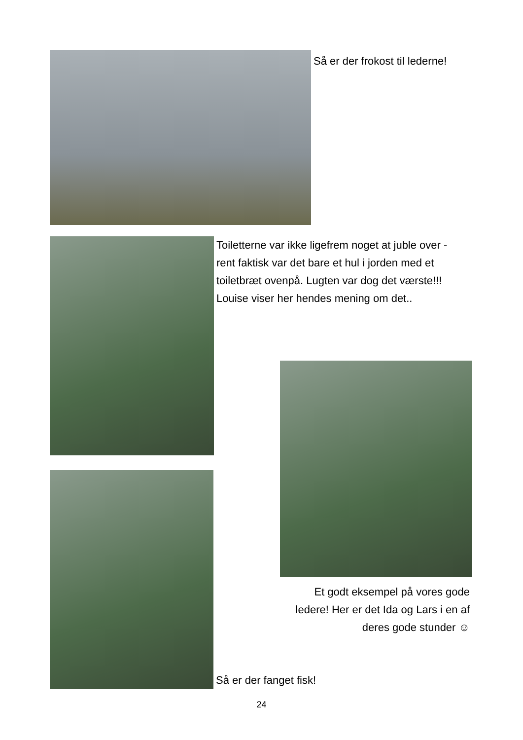Så er der frokost til lederne!
Toiletterne var ikke ligefrem noget at juble over - rent faktisk var det bare et hul i jorden med et toiletbræt ovenpå. Lugten var dog det værste!!!
Louise viser her hendes mening om det..
Et godt eksempel på vores gode ledere! Her er det Ida og Lars i en af deres gode stunder ☺
Så er der fanget fisk!
24